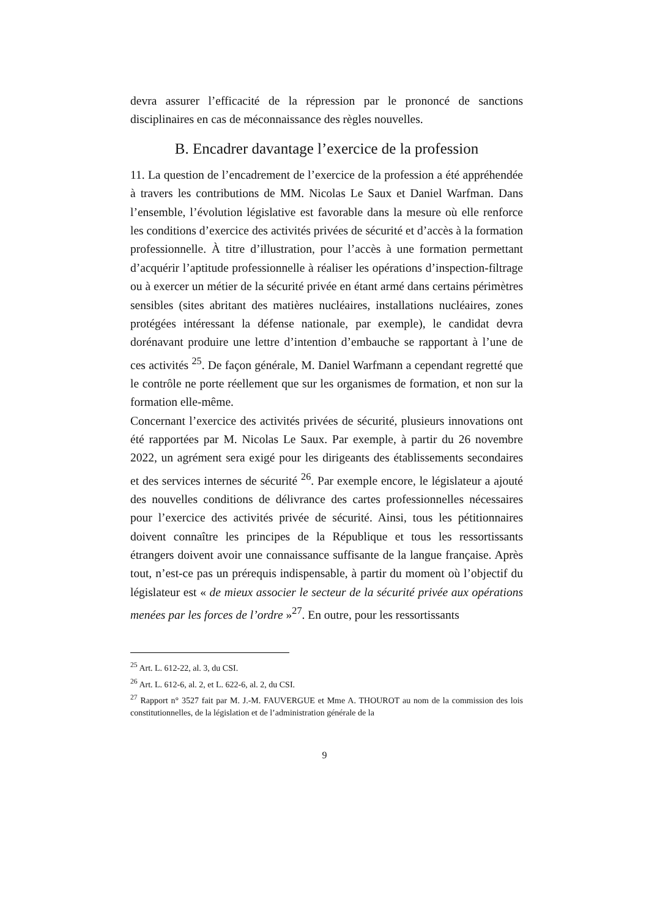devra assurer l’efficacité de la répression par le prononcé de sanctions disciplinaires en cas de méconnaissance des règles nouvelles.
B. Encadrer davantage l’exercice de la profession
11. La question de l’encadrement de l’exercice de la profession a été appréhendée à travers les contributions de MM. Nicolas Le Saux et Daniel Warfman. Dans l’ensemble, l’évolution législative est favorable dans la mesure où elle renforce les conditions d’exercice des activités privées de sécurité et d’accès à la formation professionnelle. À titre d’illustration, pour l’accès à une formation permettant d’acquérir l’aptitude professionnelle à réaliser les opérations d’inspection-filtrage ou à exercer un métier de la sécurité privée en étant armé dans certains périmètres sensibles (sites abritant des matières nucléaires, installations nucléaires, zones protégées intéressant la défense nationale, par exemple), le candidat devra dorénavant produire une lettre d’intention d’embauche se rapportant à l’une de ces activités <sup>25</sup>. De façon générale, M. Daniel Warfmann a cependant regretté que le contrôle ne porte réellement que sur les organismes de formation, et non sur la formation elle-même.
Concernant l’exercice des activités privées de sécurité, plusieurs innovations ont été rapportées par M. Nicolas Le Saux. Par exemple, à partir du 26 novembre 2022, un agrément sera exigé pour les dirigeants des établissements secondaires et des services internes de sécurité <sup>26</sup>. Par exemple encore, le législateur a ajouté des nouvelles conditions de délivrance des cartes professionnelles nécessaires pour l’exercice des activités privée de sécurité. Ainsi, tous les pétitionnaires doivent connaître les principes de la République et tous les ressortissants étrangers doivent avoir une connaissance suffisante de la langue française. Après tout, n’est-ce pas un prérequis indispensable, à partir du moment où l’objectif du législateur est « de mieux associer le secteur de la sécurité privée aux opérations menées par les forces de l’ordre »<sup>27</sup>. En outre, pour les ressortissants
<sup>25</sup> Art. L. 612-22, al. 3, du CSI.
<sup>26</sup> Art. L. 612-6, al. 2, et L. 622-6, al. 2, du CSI.
<sup>27</sup> Rapport n° 3527 fait par M. J.-M. FAUVERGUE et Mme A. THOUROT au nom de la commission des lois constitutionnelles, de la législation et de l’administration générale de la
9